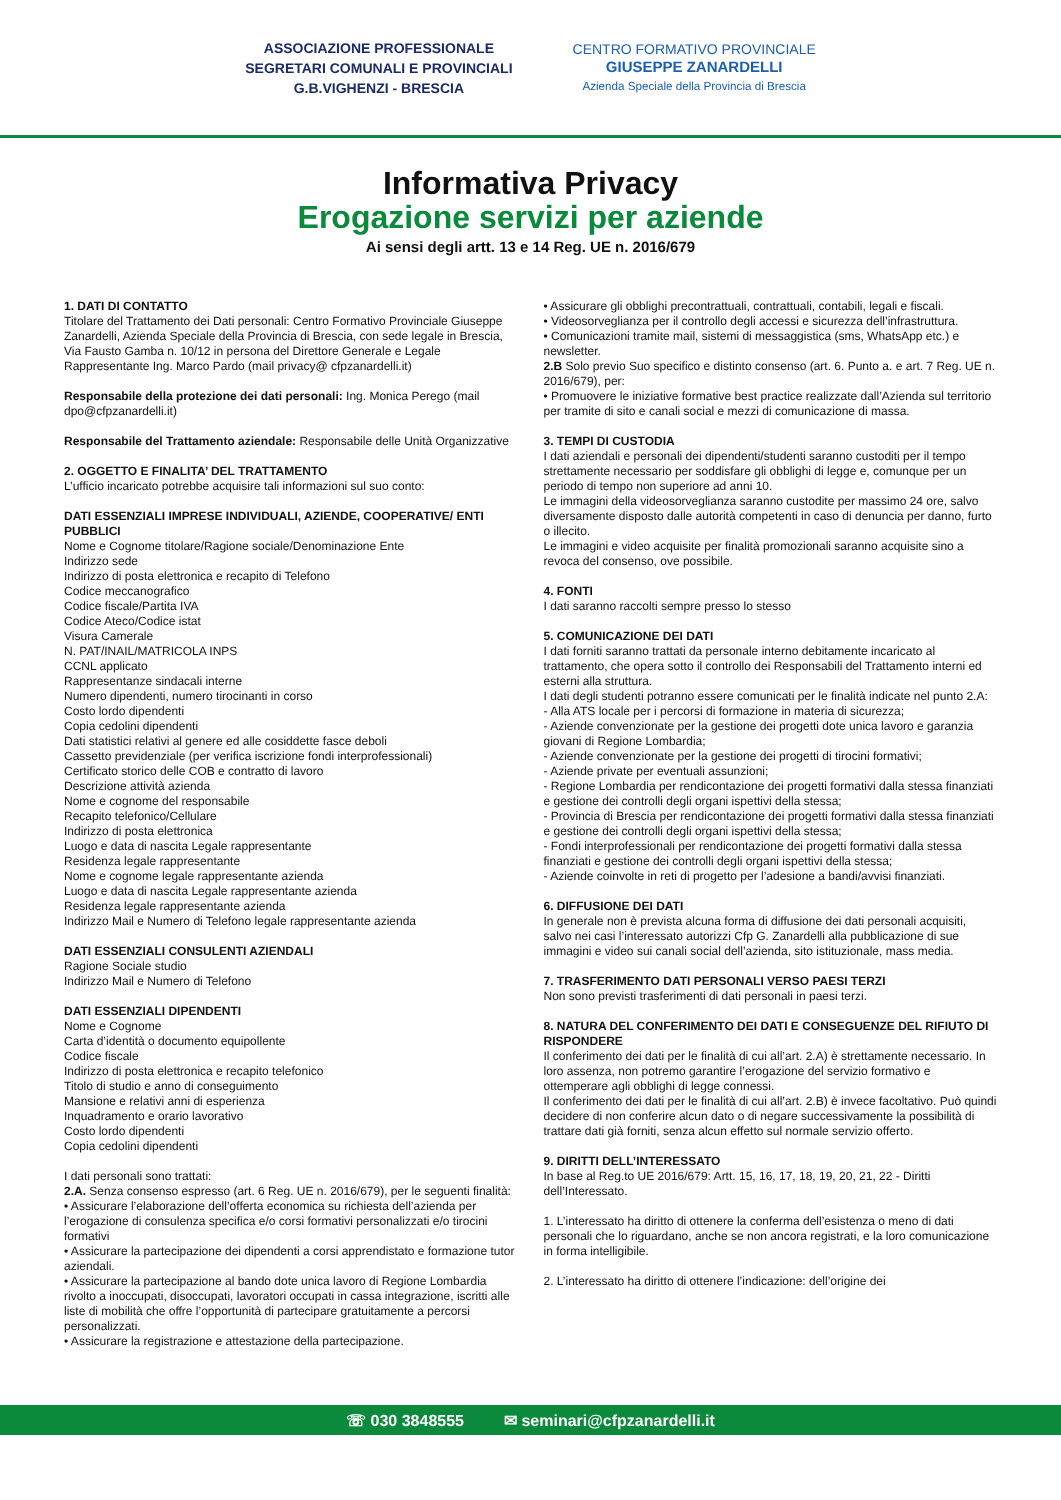ASSOCIAZIONE PROFESSIONALE
SEGRETARI COMUNALI E PROVINCIALI
G.B.VIGHENZI - BRESCIA
CENTRO FORMATIVO PROVINCIALE
GIUSEPPE ZANARDELLI
Azienda Speciale della Provincia di Brescia
Informativa Privacy
Erogazione servizi per aziende
Ai sensi degli artt. 13 e 14 Reg. UE n. 2016/679
1. DATI DI CONTATTO
Titolare del Trattamento dei Dati personali: Centro Formativo Provinciale Giuseppe Zanardelli, Azienda Speciale della Provincia di Brescia, con sede legale in Brescia, Via Fausto Gamba n. 10/12 in persona del Direttore Generale e Legale Rappresentante Ing. Marco Pardo (mail privacy@ cfpzanardelli.it)
Responsabile della protezione dei dati personali: Ing. Monica Perego (mail dpo@cfpzanardelli.it)
Responsabile del Trattamento aziendale: Responsabile delle Unità Organizzative
2. OGGETTO E FINALITA’ DEL TRATTAMENTO
L’ufficio incaricato potrebbe acquisire tali informazioni sul suo conto:
DATI ESSENZIALI IMPRESE INDIVIDUALI, AZIENDE, COOPERATIVE/ ENTI PUBBLICI
Nome e Cognome titolare/Ragione sociale/Denominazione Ente
Indirizzo sede
Indirizzo di posta elettronica e recapito di Telefono
Codice meccanografico
Codice fiscale/Partita IVA
Codice Ateco/Codice istat
Visura Camerale
N. PAT/INAIL/MATRICOLA INPS
CCNL applicato
Rappresentanze sindacali interne
Numero dipendenti, numero tirocinanti in corso
Costo lordo dipendenti
Copia cedolini dipendenti
Dati statistici relativi al genere ed alle cosiddette fasce deboli
Cassetto previdenziale (per verifica iscrizione fondi interprofessionali)
Certificato storico delle COB e contratto di lavoro
Descrizione attività azienda
Nome e cognome del responsabile
Recapito telefonico/Cellulare
Indirizzo di posta elettronica
Luogo e data di nascita Legale rappresentante
Residenza legale rappresentante
Nome e cognome legale rappresentante azienda
Luogo e data di nascita Legale rappresentante azienda
Residenza legale rappresentante azienda
Indirizzo Mail e Numero di Telefono legale rappresentante azienda
DATI ESSENZIALI CONSULENTI AZIENDALI
Ragione Sociale studio
Indirizzo Mail e Numero di Telefono
DATI ESSENZIALI DIPENDENTI
Nome e Cognome
Carta d’identità o documento equipollente
Codice fiscale
Indirizzo di posta elettronica e recapito telefonico
Titolo di studio e anno di conseguimento
Mansione e relativi anni di esperienza
Inquadramento e orario lavorativo
Costo lordo dipendenti
Copia cedolini dipendenti
I dati personali sono trattati:
2.A. Senza consenso espresso (art. 6 Reg. UE n. 2016/679), per le seguenti finalità:
• Assicurare l’elaborazione dell’offerta economica su richiesta dell’azienda per l’erogazione di consulenza specifica e/o corsi formativi personalizzati e/o tirocini formativi
• Assicurare la partecipazione dei dipendenti a corsi apprendistato e formazione tutor aziendali.
• Assicurare la partecipazione al bando dote unica lavoro di Regione Lombardia rivolto a inoccupati, disoccupati, lavoratori occupati in cassa integrazione, iscritti alle liste di mobilità che offre l’opportunità di partecipare gratuitamente a percorsi personalizzati.
• Assicurare la registrazione e attestazione della partecipazione.
• Assicurare gli obblighi precontrattuali, contrattuali, contabili, legali e fiscali.
• Videosorveglianza per il controllo degli accessi e sicurezza dell’infrastruttura.
• Comunicazioni tramite mail, sistemi di messaggistica (sms, WhatsApp etc.) e newsletter.
2.B Solo previo Suo specifico e distinto consenso (art. 6. Punto a. e art. 7 Reg. UE n. 2016/679), per:
• Promuovere le iniziative formative best practice realizzate dall’Azienda sul territorio per tramite di sito e canali social e mezzi di comunicazione di massa.
3. TEMPI DI CUSTODIA
I dati aziendali e personali dei dipendenti/studenti saranno custoditi per il tempo strettamente necessario per soddisfare gli obblighi di legge e, comunque per un periodo di tempo non superiore ad anni 10.
Le immagini della videosorveglianza saranno custodite per massimo 24 ore, salvo diversamente disposto dalle autorità competenti in caso di denuncia per danno, furto o illecito.
Le immagini e video acquisite per finalità promozionali saranno acquisite sino a revoca del consenso, ove possibile.
4. FONTI
I dati saranno raccolti sempre presso lo stesso
5. COMUNICAZIONE DEI DATI
I dati forniti saranno trattati da personale interno debitamente incaricato al trattamento, che opera sotto il controllo dei Responsabili del Trattamento interni ed esterni alla struttura.
I dati degli studenti potranno essere comunicati per le finalità indicate nel punto 2.A:
- Alla ATS locale per i percorsi di formazione in materia di sicurezza;
- Aziende convenzionate per la gestione dei progetti dote unica lavoro e garanzia giovani di Regione Lombardia;
- Aziende convenzionate per la gestione dei progetti di tirocini formativi;
- Aziende private per eventuali assunzioni;
- Regione Lombardia per rendicontazione dei progetti formativi dalla stessa finanziati e gestione dei controlli degli organi ispettivi della stessa;
- Provincia di Brescia per rendicontazione dei progetti formativi dalla stessa finanziati e gestione dei controlli degli organi ispettivi della stessa;
- Fondi interprofessionali per rendicontazione dei progetti formativi dalla stessa finanziati e gestione dei controlli degli organi ispettivi della stessa;
- Aziende coinvolte in reti di progetto per l’adesione a bandi/avvisi finanziati.
6. DIFFUSIONE DEI DATI
In generale non è prevista alcuna forma di diffusione dei dati personali acquisiti, salvo nei casi l’interessato autorizzi Cfp G. Zanardelli alla pubblicazione di sue immagini e video sui canali social dell’azienda, sito istituzionale, mass media.
7. TRASFERIMENTO DATI PERSONALI VERSO PAESI TERZI
Non sono previsti trasferimenti di dati personali in paesi terzi.
8. NATURA DEL CONFERIMENTO DEI DATI E CONSEGUENZE DEL RIFIUTO DI RISPONDERE
Il conferimento dei dati per le finalità di cui all’art. 2.A) è strettamente necessario. In loro assenza, non potremo garantire l’erogazione del servizio formativo e ottemperare agli obblighi di legge connessi.
Il conferimento dei dati per le finalità di cui all’art. 2.B) è invece facoltativo. Può quindi decidere di non conferire alcun dato o di negare successivamente la possibilità di trattare dati già forniti, senza alcun effetto sul normale servizio offerto.
9. DIRITTI DELL’INTERESSATO
In base al Reg.to UE 2016/679: Artt. 15, 16, 17, 18, 19, 20, 21, 22 - Diritti dell’Interessato.
1. L’interessato ha diritto di ottenere la conferma dell’esistenza o meno di dati personali che lo riguardano, anche se non ancora registrati, e la loro comunicazione in forma intelligibile.
2. L’interessato ha diritto di ottenere l’indicazione: dell’origine dei
☏ 030 3848555 ✉ seminari@cfpzanardelli.it